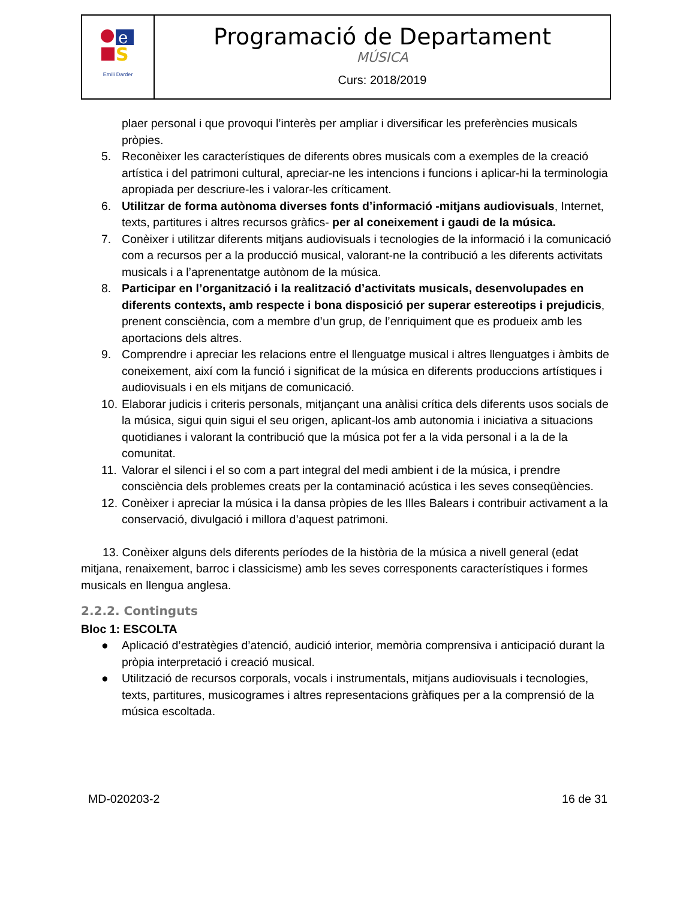| e S Emili Darder | Programació de Departament MÚSICA Curs: 2018/2019 |
plaer personal i que provoqui l’interès per ampliar i diversificar les preferències musicals pròpies.
5. Reconèixer les característiques de diferents obres musicals com a exemples de la creació artística i del patrimoni cultural, apreciar-ne les intencions i funcions i aplicar-hi la terminologia apropiada per descriure-les i valorar-les críticament.
6. Utilitzar de forma autònoma diverses fonts d’informació -mitjans audiovisuals, Internet, texts, partitures i altres recursos gràfics- per al coneixement i gaudi de la música.
7. Conèixer i utilitzar diferents mitjans audiovisuals i tecnologies de la informació i la comunicació com a recursos per a la producció musical, valorant-ne la contribució a les diferents activitats musicals i a l’aprenentatge autònom de la música.
8. Participar en l’organització i la realització d’activitats musicals, desenvolupades en diferents contexts, amb respecte i bona disposició per superar estereotips i prejudicis, prenent consciència, com a membre d’un grup, de l’enriquiment que es produeix amb les aportacions dels altres.
9. Comprendre i apreciar les relacions entre el llenguatge musical i altres llenguatges i àmbits de coneixement, així com la funció i significat de la música en diferents produccions artístiques i audiovisuals i en els mitjans de comunicació.
10. Elaborar judicis i criteris personals, mitjançant una anàlisi crítica dels diferents usos socials de la música, sigui quin sigui el seu origen, aplicant-los amb autonomia i iniciativa a situacions quotidianes i valorant la contribució que la música pot fer a la vida personal i a la de la comunitat.
11. Valorar el silenci i el so com a part integral del medi ambient i de la música, i prendre consciència dels problemes creats per la contaminació acústica i les seves conseqüències.
12. Conèixer i apreciar la música i la dansa pròpies de les Illes Balears i contribuir activament a la conservació, divulgació i millora d’aquest patrimoni.
13. Conèixer alguns dels diferents períodes de la història de la música a nivell general (edat mitjana, renaixement, barroc i classicisme) amb les seves corresponents característiques i formes musicals en llengua anglesa.
2.2.2. Continguts
Bloc 1: ESCOLTA
● Aplicació d’estratègies d’atenció, audició interior, memòria comprensiva i anticipació durant la pròpia interpretació i creació musical.
● Utilització de recursos corporals, vocals i instrumentals, mitjans audiovisuals i tecnologies, texts, partitures, musicogrames i altres representacions gràfiques per a la comprensió de la música escoltada.
MD-020203-2 16 de 31